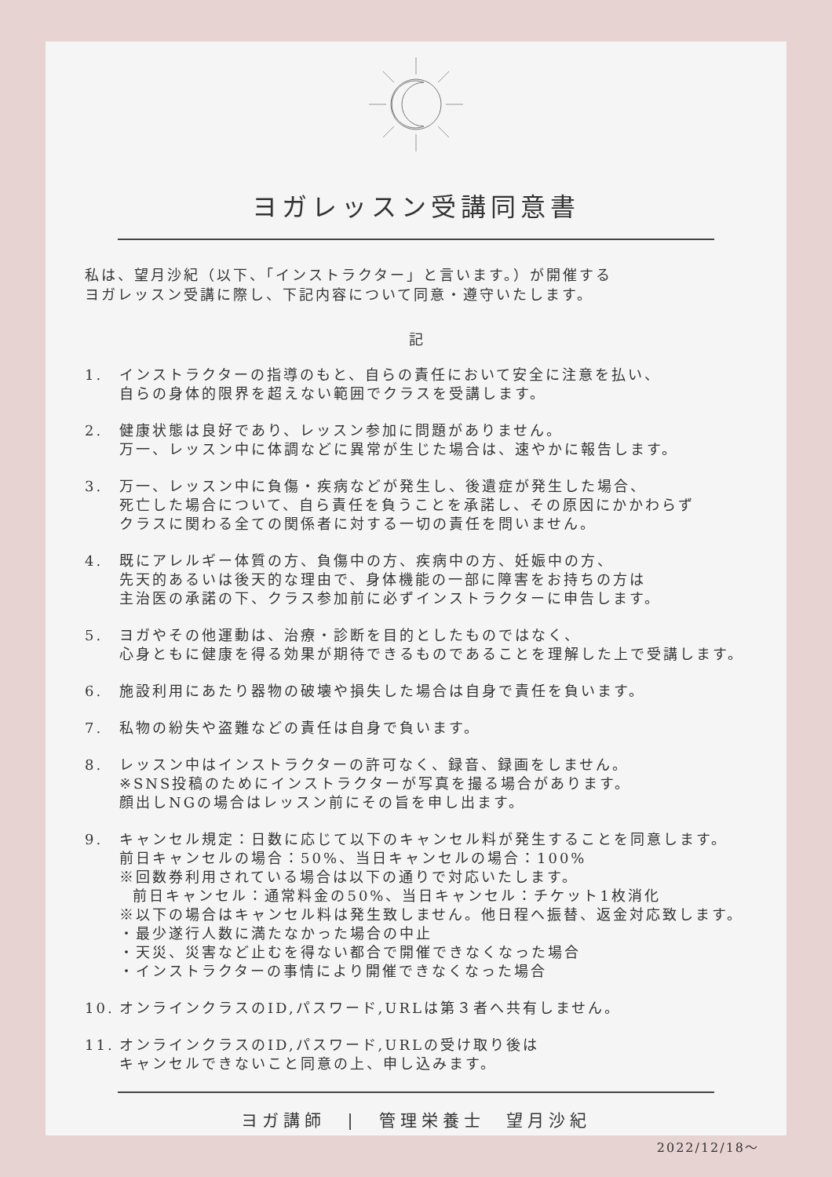ヨガレッスン受講同意書
私は、望月沙紀（以下、「インストラクター」と言います。）が開催する
ヨガレッスン受講に際し、下記内容について同意・遵守いたします。
記
1. インストラクターの指導のもと、自らの責任において安全に注意を払い、
自らの身体的限界を超えない範囲でクラスを受講します。
2. 健康状態は良好であり、レッスン参加に問題がありません。
万一、レッスン中に体調などに異常が生じた場合は、速やかに報告します。
3. 万一、レッスン中に負傷・疾病などが発生し、後遺症が発生した場合、
死亡した場合について、自ら責任を負うことを承諾し、その原因にかかわらず
クラスに関わる全ての関係者に対する一切の責任を問いません。
4. 既にアレルギー体質の方、負傷中の方、疾病中の方、妊娠中の方、
先天的あるいは後天的な理由で、身体機能の一部に障害をお持ちの方は
主治医の承諾の下、クラス参加前に必ずインストラクターに申告します。
5. ヨガやその他運動は、治療・診断を目的としたものではなく、
心身ともに健康を得る効果が期待できるものであることを理解した上で受講します。
6. 施設利用にあたり器物の破壊や損失した場合は自身で責任を負います。
7. 私物の紛失や盗難などの責任は自身で負います。
8. レッスン中はインストラクターの許可なく、録音、録画をしません。
※SNS投稿のためにインストラクターが写真を撮る場合があります。
顔出しNGの場合はレッスン前にその旨を申し出ます。
9. キャンセル規定：日数に応じて以下のキャンセル料が発生することを同意します。
前日キャンセルの場合：50%、当日キャンセルの場合：100%
※回数券利用されている場合は以下の通りで対応いたします。
前日キャンセル：通常料金の50%、当日キャンセル：チケット1枚消化
※以下の場合はキャンセル料は発生致しません。他日程へ振替、返金対応致します。
・最少遂行人数に満たなかった場合の中止
・天災、災害など止むを得ない都合で開催できなくなった場合
・インストラクターの事情により開催できなくなった場合
10. オンラインクラスのID,パスワード,URLは第３者へ共有しません。
11. オンラインクラスのID,パスワード,URLの受け取り後は
キャンセルできないこと同意の上、申し込みます。
ヨガ講師　|　管理栄養士　望月沙紀
2022/12/18～